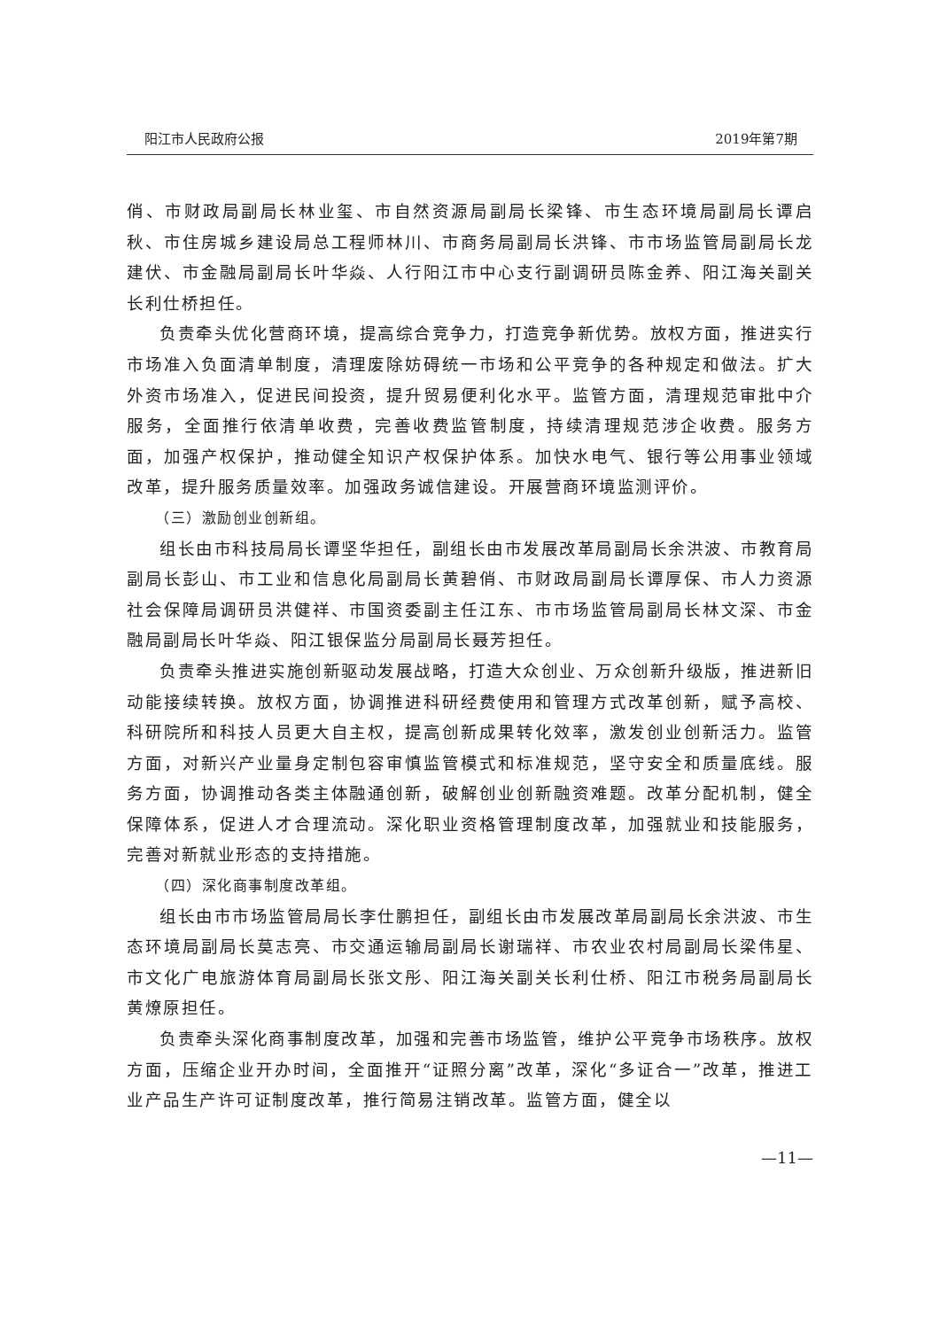阳江市人民政府公报 2019年第7期
俏、市财政局副局长林业玺、市自然资源局副局长梁锋、市生态环境局副局长谭启秋、市住房城乡建设局总工程师林川、市商务局副局长洪锋、市市场监管局副局长龙建伏、市金融局副局长叶华焱、人行阳江市中心支行副调研员陈金养、阳江海关副关长利仕桥担任。
负责牵头优化营商环境，提高综合竞争力，打造竞争新优势。放权方面，推进实行市场准入负面清单制度，清理废除妨碍统一市场和公平竞争的各种规定和做法。扩大外资市场准入，促进民间投资，提升贸易便利化水平。监管方面，清理规范审批中介服务，全面推行依清单收费，完善收费监管制度，持续清理规范涉企收费。服务方面，加强产权保护，推动健全知识产权保护体系。加快水电气、银行等公用事业领域改革，提升服务质量效率。加强政务诚信建设。开展营商环境监测评价。
（三）激励创业创新组。
组长由市科技局局长谭坚华担任，副组长由市发展改革局副局长余洪波、市教育局副局长彭山、市工业和信息化局副局长黄碧俏、市财政局副局长谭厚保、市人力资源社会保障局调研员洪健祥、市国资委副主任江东、市市场监管局副局长林文深、市金融局副局长叶华焱、阳江银保监分局副局长聂芳担任。
负责牵头推进实施创新驱动发展战略，打造大众创业、万众创新升级版，推进新旧动能接续转换。放权方面，协调推进科研经费使用和管理方式改革创新，赋予高校、科研院所和科技人员更大自主权，提高创新成果转化效率，激发创业创新活力。监管方面，对新兴产业量身定制包容审慎监管模式和标准规范，坚守安全和质量底线。服务方面，协调推动各类主体融通创新，破解创业创新融资难题。改革分配机制，健全保障体系，促进人才合理流动。深化职业资格管理制度改革，加强就业和技能服务，完善对新就业形态的支持措施。
（四）深化商事制度改革组。
组长由市市场监管局局长李仕鹏担任，副组长由市发展改革局副局长余洪波、市生态环境局副局长莫志亮、市交通运输局副局长谢瑞祥、市农业农村局副局长梁伟星、市文化广电旅游体育局副局长张文彤、阳江海关副关长利仕桥、阳江市税务局副局长黄燎原担任。
负责牵头深化商事制度改革，加强和完善市场监管，维护公平竞争市场秩序。放权方面，压缩企业开办时间，全面推开“证照分离”改革，深化“多证合一”改革，推进工业产品生产许可证制度改革，推行简易注销改革。监管方面，健全以
—11—